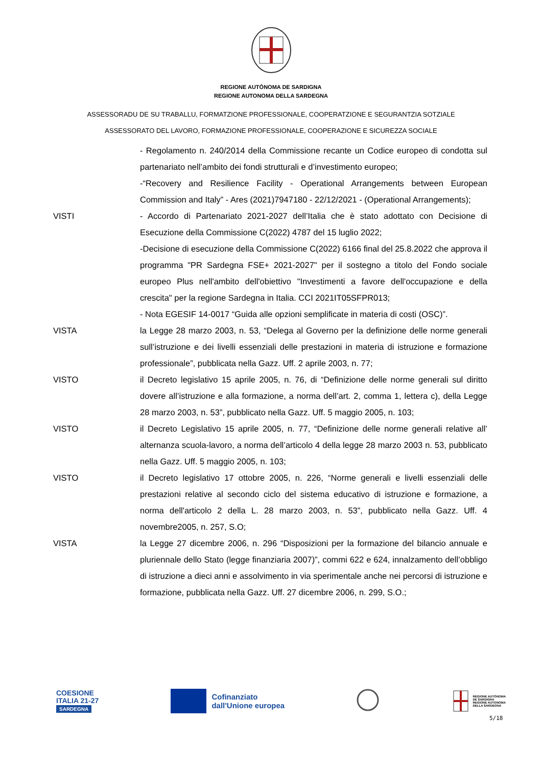REGIONE AUTÒNOMA DE SARDIGNA
REGIONE AUTONOMA DELLA SARDEGNA
ASSESSORADU DE SU TRABALLU, FORMATZIONE PROFESSIONALE, COOPERATZIONE E SEGURANTZIA SOTZIALE
ASSESSORATO DEL LAVORO, FORMAZIONE PROFESSIONALE, COOPERAZIONE E SICUREZZA SOCIALE
- Regolamento n. 240/2014 della Commissione recante un Codice europeo di condotta sul partenariato nell’ambito dei fondi strutturali e d’investimento europeo;
-“Recovery and Resilience Facility - Operational Arrangements between European Commission and Italy” - Ares (2021)7947180 - 22/12/2021 - (Operational Arrangements);
VISTI - Accordo di Partenariato 2021-2027 dell’Italia che è stato adottato con Decisione di Esecuzione della Commissione C(2022) 4787 del 15 luglio 2022;
-Decisione di esecuzione della Commissione C(2022) 6166 final del 25.8.2022 che approva il programma "PR Sardegna FSE+ 2021-2027" per il sostegno a titolo del Fondo sociale europeo Plus nell'ambito dell'obiettivo "Investimenti a favore dell'occupazione e della crescita" per la regione Sardegna in Italia. CCI 2021IT05SFPR013;
- Nota EGESIF 14-0017 “Guida alle opzioni semplificate in materia di costi (OSC)”.
VISTA la Legge 28 marzo 2003, n. 53, “Delega al Governo per la definizione delle norme generali sull’istruzione e dei livelli essenziali delle prestazioni in materia di istruzione e formazione professionale”, pubblicata nella Gazz. Uff. 2 aprile 2003, n. 77;
VISTO il Decreto legislativo 15 aprile 2005, n. 76, di “Definizione delle norme generali sul diritto dovere all’istruzione e alla formazione, a norma dell’art. 2, comma 1, lettera c), della Legge 28 marzo 2003, n. 53”, pubblicato nella Gazz. Uff. 5 maggio 2005, n. 103;
VISTO il Decreto Legislativo 15 aprile 2005, n. 77, “Definizione delle norme generali relative all’ alternanza scuola-lavoro, a norma dell’articolo 4 della legge 28 marzo 2003 n. 53, pubblicato nella Gazz. Uff. 5 maggio 2005, n. 103;
VISTO il Decreto legislativo 17 ottobre 2005, n. 226, “Norme generali e livelli essenziali delle prestazioni relative al secondo ciclo del sistema educativo di istruzione e formazione, a norma dell'articolo 2 della L. 28 marzo 2003, n. 53”, pubblicato nella Gazz. Uff. 4 novembre2005, n. 257, S.O;
VISTA la Legge 27 dicembre 2006, n. 296 “Disposizioni per la formazione del bilancio annuale e pluriennale dello Stato (legge finanziaria 2007)”, commi 622 e 624, innalzamento dell’obbligo di istruzione a dieci anni e assolvimento in via sperimentale anche nei percorsi di istruzione e formazione, pubblicata nella Gazz. Uff. 27 dicembre 2006, n. 299, S.O.;
COESIONE
ITALIA 21-27
SARDEGNA
Cofinanziato
dall'Unione europea
REGIONE AUTÒNOMA
DE SARDIGNA
REGIONE AUTONOMA
DELLA SARDEGNA
5/18